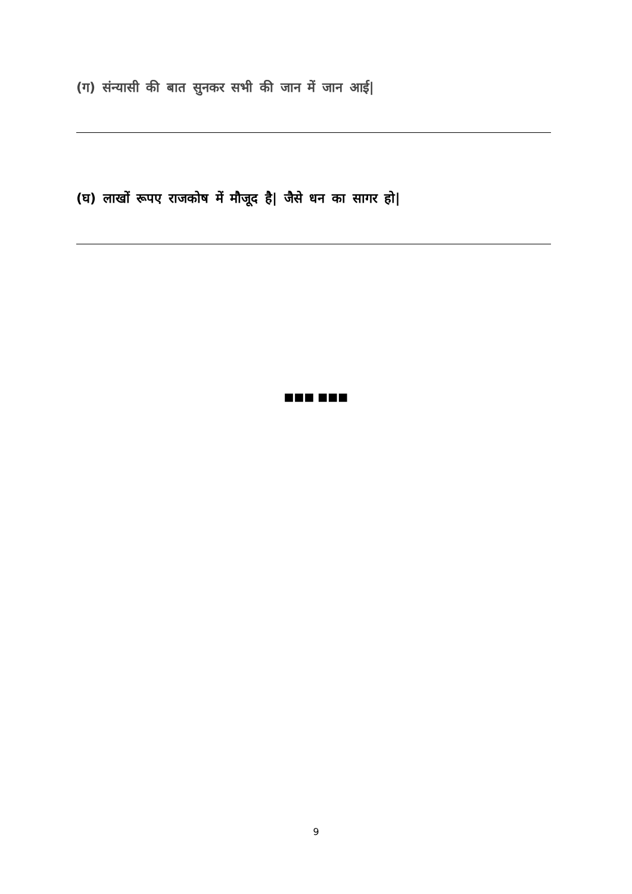(ग) संन्यासी की बात सुनकर सभी की जान में जान आई|
(घ) लाखों रूपए राजकोष में मौजूद है| जैसे धन का सागर हो|
■■■ ■■■
9